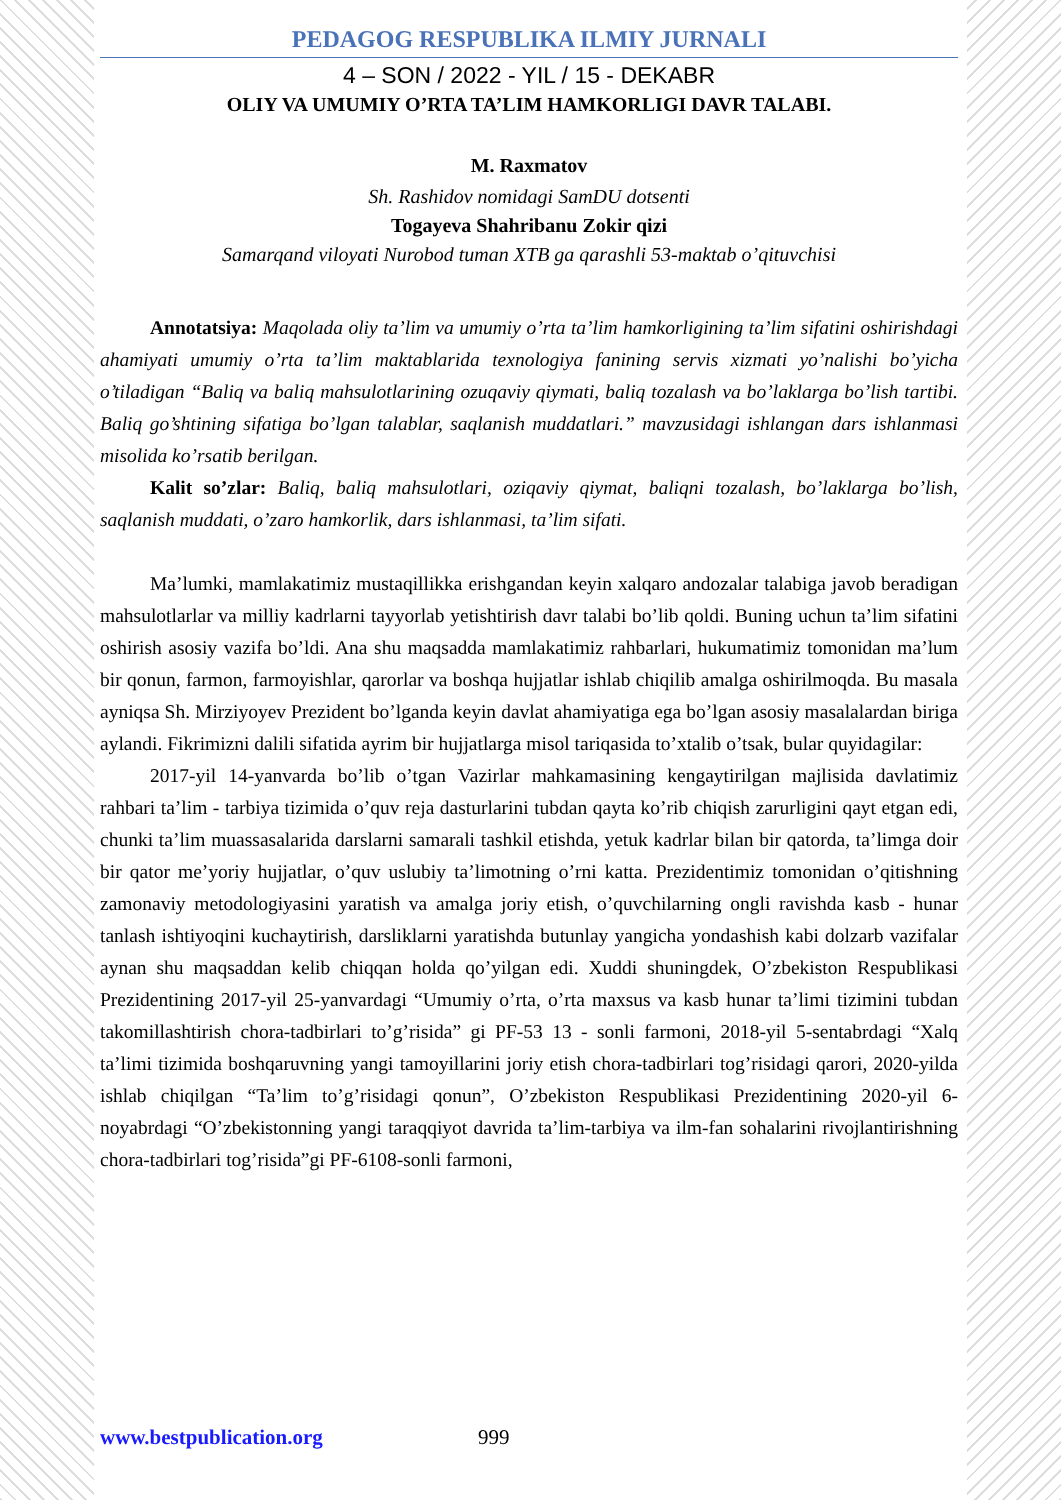PEDAGOG RESPUBLIKA ILMIY JURNALI
4 – SON / 2022 - YIL / 15 - DEKABR
OLIY VA UMUMIY O’RTA TA’LIM HAMKORLIGI DAVR TALABI.
M. Raxmatov
Sh. Rashidov nomidagi SamDU dotsenti
Togayeva Shahribanu Zokir qizi
Samarqand viloyati Nurobod tuman XTB ga qarashli 53-maktab o’qituvchisi
Annotatsiya: Maqolada oliy ta’lim va umumiy o’rta ta’lim hamkorligining ta’lim sifatini oshirishdagi ahamiyati umumiy o’rta ta’lim maktablarida texnologiya fanining servis xizmati yo’nalishi bo’yicha o’tiladigan “Baliq va baliq mahsulotlarining ozuqaviy qiymati, baliq tozalash va bo’laklarga bo’lish tartibi. Baliq go’shtining sifatiga bo’lgan talablar, saqlanish muddatlari.” mavzusidagi ishlangan dars ishlanmasi misolida ko’rsatib berilgan.
Kalit so’zlar: Baliq, baliq mahsulotlari, oziqaviy qiymat, baliqni tozalash, bo’laklarga bo’lish, saqlanish muddati, o’zaro hamkorlik, dars ishlanmasi, ta’lim sifati.
Ma’lumki, mamlakatimiz mustaqillikka erishgandan keyin xalqaro andozalar talabiga javob beradigan mahsulotlarlar va milliy kadrlarni tayyorlab yetishtirish davr talabi bo’lib qoldi. Buning uchun ta’lim sifatini oshirish asosiy vazifa bo’ldi. Ana shu maqsadda mamlakatimiz rahbarlari, hukumatimiz tomonidan ma’lum bir qonun, farmon, farmoyishlar, qarorlar va boshqa hujjatlar ishlab chiqilib amalga oshirilmoqda. Bu masala ayniqsa Sh. Mirziyoyev Prezident bo’lganda keyin davlat ahamiyatiga ega bo’lgan asosiy masalalardan biriga aylandi. Fikrimizni dalili sifatida ayrim bir hujjatlarga misol tariqasida to’xtalib o’tsak, bular quyidagilar:
2017-yil 14-yanvarda bo’lib o’tgan Vazirlar mahkamasining kengaytirilgan majlisida davlatimiz rahbari ta’lim - tarbiya tizimida o’quv reja dasturlarini tubdan qayta ko’rib chiqish zarurligini qayt etgan edi, chunki ta’lim muassasalarida darslarni samarali tashkil etishda, yetuk kadrlar bilan bir qatorda, ta’limga doir bir qator me’yoriy hujjatlar, o’quv uslubiy ta’limotning o’rni katta. Prezidentimiz tomonidan o’qitishning zamonaviy metodologiyasini yaratish va amalga joriy etish, o’quvchilarning ongli ravishda kasb - hunar tanlash ishtiyoqini kuchaytirish, darsliklarni yaratishda butunlay yangicha yondashish kabi dolzarb vazifalar aynan shu maqsaddan kelib chiqqan holda qo’yilgan edi. Xuddi shuningdek, O’zbekiston Respublikasi Prezidentining 2017-yil 25-yanvardagi “Umumiy o’rta, o’rta maxsus va kasb hunar ta’limi tizimini tubdan takomillashtirish chora-tadbirlari to’g’risida” gi PF-53 13 - sonli farmoni, 2018-yil 5-sentabrdagi “Xalq ta’limi tizimida boshqaruvning yangi tamoyillarini joriy etish chora-tadbirlari tog’risidagi qarori, 2020-yilda ishlab chiqilgan “Ta’lim to’g’risidagi qonun”, O’zbekiston Respublikasi Prezidentining 2020-yil 6-noyabrdagi “O’zbekistonning yangi taraqqiyot davrida ta’lim-tarbiya va ilm-fan sohalarini rivojlantirishning chora-tadbirlari tog’risida”gi PF-6108-sonli farmoni,
www.bestpublication.org 999